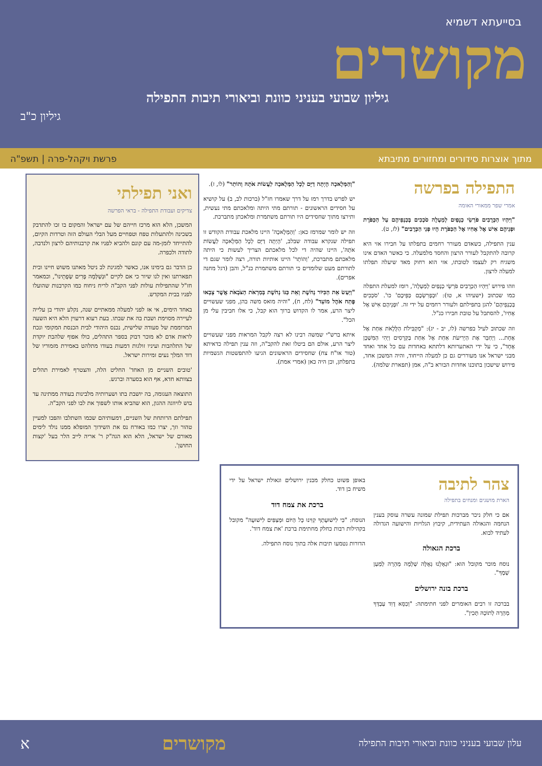בסייעתא דשמיא
מקושרים
גיליון שבועי בעניני כוונת וביאורי תיבות התפילה
גיליון כ"ב
מתוך אוצרות סידורים ומחזורים מתיבתא פרשת ויקהל-פרה | תשפ"ה
התפילה בפרשה
אמרי שפר ממאורי האומה
"וַיִּהְיוּ הַכְּרֻבִים פֹּרְשֵׂי כְנָפַיִם לְמַעְלָה סֹכְכִים בְּכַנְפֵיהֶם עַל הַכַּפֹּרֶת וּפְנֵיהֶם אִישׁ אֶל אָחִיו אֶל הַכַּפֹּרֶת הָיוּ פְּנֵי הַכְּרֻבִים" (לז, ט).
ענין התפילה, כשאדם מעורר רחמים בתפלתו על חבירו אזי היא קרובה להתקבל לעורר הרצון והחסד מלמעלה. כי כאשר האדם אינו משגיח רק לעצמו לטובתו, אזי הוא רחוק מאד שיעלה תפלתו למעלה לרצון.
וזהו פירוש 'וַיִּהְיוּ הַכְּרֻבִים פֹּרְשֵׂי כְנָפַיִם לְמַעְלָה', רומז למעלת התפלה כמו שכתוב (ישעיהו א, טו): 'וּבְפָרִשְׂכֶם כַּפֵּיכֶם' כו'. 'סֹכְכִים בְּכַנְפֵיהֶם' להגן בתפילתם ולעורר רחמים על ידי זה. 'וּפְנֵיהֶם אִישׁ אֶל אָחִיו', להסתכל על טובת חבירו כנ"ל.
וזה שכתוב לעיל בפרשה (לו, יב - יג): "מַקְבִּילֹת הַלֻּלָאֹת אַחַת אֶל אֶחָת... וַיְחַבֵּר אֶת הַיְרִיעֹת אַחַת אֶל אַחַת בַּקְּרָסִים וַיְהִי הַמִּשְׁכָּן אֶחָד", כי על ידי האתערותא דלתתא באחדות עם כל אחד ואחד מבני ישראל אנו מעוררים גם כן למעלה הייחוד, והיה המשכן אחד, פירוש שישכון בתוכנו אחדות הבורא ב"ה, אמן (תפארת שלמה).
"וְהַמְּלָאכָה הָיְתָה דַיָּם לְכָל הַמְּלָאכָה לַעֲשׂוֹת אֹתָהּ וְהוֹתֵר" (לו, ז).
יש לפרש בדרך רמז על דרך שאמרו חז"ל (ברכות לב, ב) על קושיא על חסידים הראשונים - תורתם מתי היתה ומלאכתם מתי נעשית, ותירצו מתוך שחסידים היו תורתם משתמרת ומלאכתן מתברכת.
וזה יש לומר שמרמז כאן: 'וְהַמְּלָאכָה' היינו מלאכת עבודת הקודש זו תפילה שנקרא עבודה שבלב, 'הָיְתָה דַיָּם לְכָל הַמְּלָאכָה לַעֲשׂוֹת אֹתָהּ', היינו שהיה די לכל מלאכתם הצריך לעשות כי היתה מלאכתם מתברכת, 'וְהוֹתֵר' היינו אותיות תורה, רצה לומר שגם די לתורתם מעט שלומדים כי תורתם משתמרת כנ"ל, והבן (דגל מחנה אפרים).
"וַיַּעַשׂ אֵת הַכִּיּוֹר נְחֹשֶׁת וְאֵת כַּנּוֹ נְחֹשֶׁת בְּמַרְאֹת הַצֹּבְאֹת אֲשֶׁר צָבְאוּ פֶּתַח אֹהֶל מוֹעֵד" (לח, ח), "והיה מואס משה בהן, מפני שעשויים ליצר הרע, אמר לו הקדוש ברוך הוא קבל, כי אלו חביבין עלי מן הכל".
איתא ברש"י שמשה רבינו לא רצה לקבל המראות מפני שעשויים ליצר הרע, אולם הם ביטלו זאת להקב"ה, וזה ענין תפילה כדאיתא (טור או"ח צח) שחסידים הראשונים הגיעו להתפשטות הגשמיות בתפלתן, וכן היה כאן (אמרי אמת).
ואני תפילתי
צדיקים ועבודת התפילה - בראי הפרשה
המשכן, הלא הוא מרכז חייהם של עם ישראל והמקום בו זכו להתדבק בשכינה ולהתעלות טפח וטפחיים מעל הבלי העולם הזה וטרדות הקיום, להתייחד לזמן-מה עם קונם ולהביא לפניו את קרבנותיהם לרצון ולנדבה, לתודה ולכפרה.
כן הדבר גם בימינו אנו, כאשר למגינת לב ניטל מאתנו משוש חיינו ובית תפארתנו ואין לנו שיור כי אם לקיים "וּנְשַׁלְּמָה פָרִים שְׂפָתֵינוּ", וכמאמר חז"ל שהתפילות עולות לפני הקב"ה לריח ניחוח כמו הקרבנות שהועלו לפניו בבית המקדש.
באחד הימים, אי אז לפני למעלה ממאתיים שנה, נקלע יהודי בן עלייה לעיירה מסוימת ושבת בה את שבתו. בעת רעוא דרעוין הלא היא השעה המרוממת של סעודה שלישית, נכנס היהודי לבית הכנסת המקומי ונכח לראות אדם לא מוכר דבוק בספר התהלים, כולו אפוף שלהבת יוקדת של התלהבות ועיניו זולגות דמעות בעודו מתלהט באמירת מזמוריו של דוד המלך נעים זמירות ישראל.
'טובים השניים מן האחד' החליט הלה, והצטרף לאמירת תהלים בצוותא חדא, אף הוא בסערה וברגש.
התוצאה העגומה, בה יושבת בתו ושערותיה מלבינות בעודה ממתינה עד בוש לזיווגה ההגון, הוא שהביא אותו לשפוך את לבו לפני הקב"ה.
תפילתם הרותחת של השניים, דמעותיהם שכמו השתלבו והפכו למעיין טהור וזך, יצרו כמו באורח נס את השידוך המופלא ממנו נולד לימים מאורם של ישראל, הלא הוא הגה"ק ר' אריה לייב הלר בעל 'קצות החושן'.
צהר לתיבה
הארת מושגים ומנחים בתפילה
אם כי חלק ניכר מברכות תפילת שמונה עשרה עוסק בענין הנחמה והגאולה העתידית, קיבוץ הגלויות והישועה הגדולה לעתיד לבוא.
ברכת הגאולה
נוסח מוכר מקובל הוא: "וּגְאָלֵנוּ גְּאֻלָּה שְׁלֵמָה מְהֵרָה לְמַעַן שְׁמֶךָ".
ברכת בונה ירושלים
בברכה זו רבים האומרים לפני חתימתה: "וְכִסֵּא דָוִד עַבְדְּךָ מְהֵרָה לְתוֹכָהּ תָּכִין".
באופן פשוט כחלק מבנין ירושלים וגאולת ישראל על ידי משיח בן דוד.
ברכת את צמח דוד
הנוסח: "כִּי לִישׁוּעָתְךָ קִוִּינוּ כָּל הַיּוֹם וּמְצַפִּים לִישׁוּעָה" מקובל בקהילות רבות כחלק מחתימת ברכת 'את צמח דוד'.
הדורות נטמעו תיבות אלה בתוך נוסח התפילה.
עלון שבועי בעניני כוונת וביאורי תיבות התפילה מקושרים א